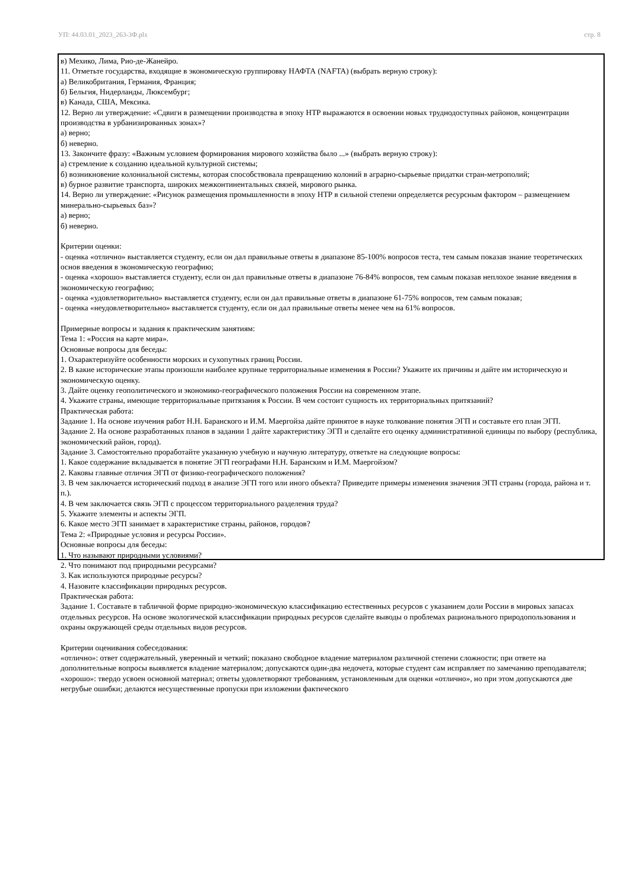УП: 44.03.01_2023_263-3Ф.plx стр. 8
в) Мехико, Лима, Рио-де-Жанейро.
11. Отметьте государства, входящие в экономическую группировку НАФТА (NAFTA) (выбрать верную строку):
а) Великобритания, Германия, Франция;
б) Бельгия, Нидерланды, Люксембург;
в) Канада, США, Мексика.
12. Верно ли утверждение: «Сдвиги в размещении производства в эпоху НТР выражаются в освоении новых труднодоступных районов, концентрации производства в урбанизированных зонах»?
а) верно;
б) неверно.
13. Закончите фразу: «Важным условием формирования мирового хозяйства было ...» (выбрать верную строку):
а) стремление к созданию идеальной культурной системы;
б) возникновение колониальной системы, которая способствовала превращению колоний в аграрно-сырьевые придатки стран-метрополий;
в) бурное развитие транспорта, широких межконтинентальных связей, мирового рынка.
14. Верно ли утверждение: «Рисунок размещения промышленности в эпоху НТР в сильной степени определяется ресурсным фактором – размещением минерально-сырьевых баз»?
а) верно;
б) неверно.
Критерии оценки:
- оценка «отлично» выставляется студенту, если он дал правильные ответы в диапазоне 85-100% вопросов теста, тем самым показав знание теоретических основ введения в экономическую географию;
- оценка «хорошо» выставляется студенту, если он дал правильные ответы в диапазоне 76-84% вопросов, тем самым показав неплохое знание введения в экономическую географию;
- оценка «удовлетворительно» выставляется студенту, если он дал правильные ответы в диапазоне 61-75% вопросов, тем самым показав;
- оценка «неудовлетворительно» выставляется студенту, если он дал правильные ответы менее чем на 61% вопросов.
Примерные вопросы и задания к практическим занятиям:
Тема 1: «Россия на карте мира».
Основные вопросы для беседы:
1. Охарактеризуйте особенности морских и сухопутных границ России.
2. В какие исторические этапы произошли наиболее крупные территориальные изменения в России? Укажите их причины и дайте им историческую и экономическую оценку.
3. Дайте оценку геополитического и экономико-географического положения России на современном этапе.
4. Укажите страны, имеющие территориальные притязания к России. В чем состоит сущность их территориальных притязаний?
Практическая работа:
Задание 1. На основе изучения работ Н.Н. Баранского и И.М. Маергойза дайте принятое в науке толкование понятия ЭГП и составьте его план ЭГП.
Задание 2. На основе разработанных планов в задании 1 дайте характеристику ЭГП и сделайте его оценку административной единицы по выбору (республика, экономический район, город).
Задание 3. Самостоятельно проработайте указанную учебную и научную литературу, ответьте на следующие вопросы:
1. Какое содержание вкладывается в понятие ЭГП географами Н.Н. Баранским и И.М. Маергойзом?
2. Каковы главные отличия ЭГП от физико-географического положения?
3. В чем заключается исторический подход в анализе ЭГП того или иного объекта? Приведите примеры изменения значения ЭГП страны (города, района и т. п.).
4. В чем заключается связь ЭГП с процессом территориального разделения труда?
5. Укажите элементы и аспекты ЭГП.
6. Какое место ЭГП занимает в характеристике страны, районов, городов?
Тема 2: «Природные условия и ресурсы России».
Основные вопросы для беседы:
1. Что называют природными условиями?
2. Что понимают под природными ресурсами?
3. Как используются природные ресурсы?
4. Назовите классификации природных ресурсов.
Практическая работа:
Задание 1. Составьте в табличной форме природно-экономическую классификацию естественных ресурсов с указанием доли России в мировых запасах отдельных ресурсов. На основе экологической классификации природных ресурсов сделайте выводы о проблемах рационального природопользования и охраны окружающей среды отдельных видов ресурсов.
Критерии оценивания собеседования:
«отлично»: ответ содержательный, уверенный и четкий; показано свободное владение материалом различной степени сложности; при ответе на дополнительные вопросы выявляется владение материалом; допускаются один-два недочета, которые студент сам исправляет по замечанию преподавателя;
«хорошо»: твердо усвоен основной материал; ответы удовлетворяют требованиям, установленным для оценки «отлично», но при этом допускаются две негрубые ошибки; делаются несущественные пропуски при изложении фактического